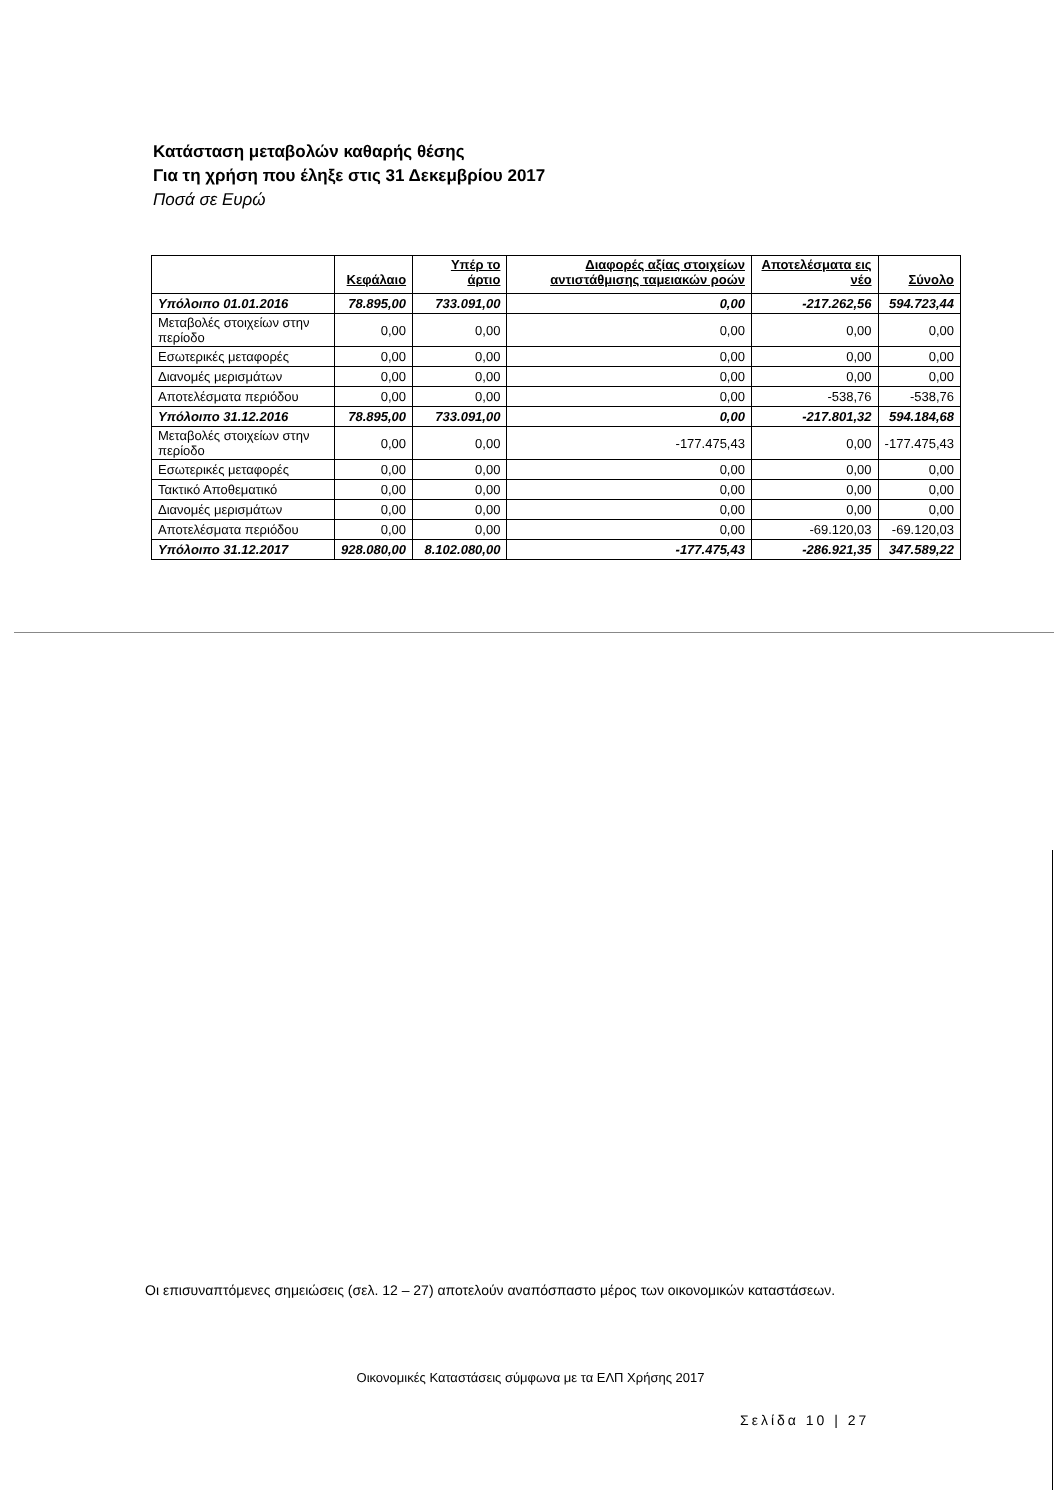Κατάσταση μεταβολών καθαρής θέσης
Για τη χρήση που έληξε στις 31 Δεκεμβρίου 2017
Ποσά σε Ευρώ
| | Κεφάλαιο | Υπέρ το άρτιο | Διαφορές αξίας στοιχείων αντιστάθμισης ταμειακών ροών | Αποτελέσματα εις νέο | Σύνολο |
| --- | --- | --- | --- | --- | --- |
| Υπόλοιπο 01.01.2016 | 78.895,00 | 733.091,00 | 0,00 | -217.262,56 | 594.723,44 |
| Μεταβολές στοιχείων στην περίοδο | 0,00 | 0,00 | 0,00 | 0,00 | 0,00 |
| Εσωτερικές μεταφορές | 0,00 | 0,00 | 0,00 | 0,00 | 0,00 |
| Διανομές μερισμάτων | 0,00 | 0,00 | 0,00 | 0,00 | 0,00 |
| Αποτελέσματα περιόδου | 0,00 | 0,00 | 0,00 | -538,76 | -538,76 |
| Υπόλοιπο 31.12.2016 | 78.895,00 | 733.091,00 | 0,00 | -217.801,32 | 594.184,68 |
| Μεταβολές στοιχείων στην περίοδο | 0,00 | 0,00 | -177.475,43 | 0,00 | -177.475,43 |
| Εσωτερικές μεταφορές | 0,00 | 0,00 | 0,00 | 0,00 | 0,00 |
| Τακτικό Αποθεματικό | 0,00 | 0,00 | 0,00 | 0,00 | 0,00 |
| Διανομές μερισμάτων | 0,00 | 0,00 | 0,00 | 0,00 | 0,00 |
| Αποτελέσματα περιόδου | 0,00 | 0,00 | 0,00 | -69.120,03 | -69.120,03 |
| Υπόλοιπο 31.12.2017 | 928.080,00 | 8.102.080,00 | -177.475,43 | -286.921,35 | 347.589,22 |
Οι επισυναπτόμενες σημειώσεις (σελ. 12 – 27) αποτελούν αναπόσπαστο μέρος των οικονομικών καταστάσεων.
Οικονομικές Καταστάσεις σύμφωνα με τα ΕΛΠ Χρήσης 2017
Σελίδα 10 | 27